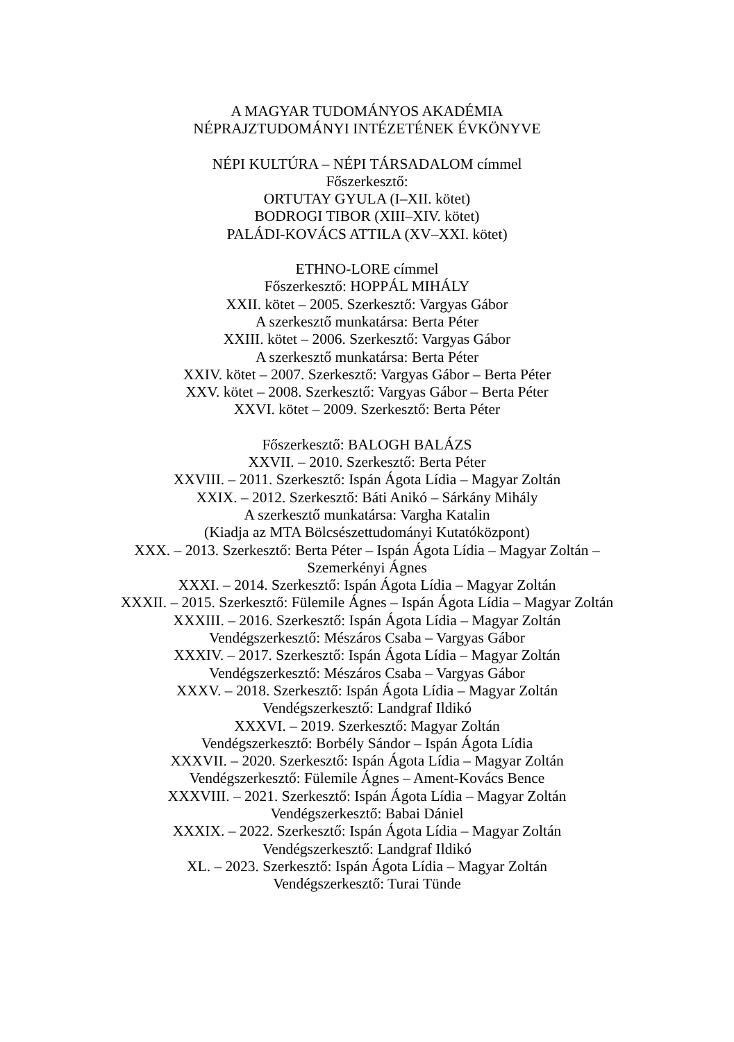A MAGYAR TUDOMÁNYOS AKADÉMIA
NÉPRAJZTUDOMÁNYI INTÉZETÉNEK ÉVKÖNYVE
NÉPI KULTÚRA – NÉPI TÁRSADALOM címmel
Főszerkesztő:
ORTUTAY GYULA (I–XII. kötet)
BODROGI TIBOR (XIII–XIV. kötet)
PALÁDI-KOVÁCS ATTILA (XV–XXI. kötet)
ETHNO-LORE címmel
Főszerkesztő: HOPPÁL MIHÁLY
XXII. kötet – 2005. Szerkesztő: Vargyas Gábor
A szerkesztő munkatársa: Berta Péter
XXIII. kötet – 2006. Szerkesztő: Vargyas Gábor
A szerkesztő munkatársa: Berta Péter
XXIV. kötet – 2007. Szerkesztő: Vargyas Gábor – Berta Péter
XXV. kötet – 2008. Szerkesztő: Vargyas Gábor – Berta Péter
XXVI. kötet – 2009. Szerkesztő: Berta Péter
Főszerkesztő: BALOGH BALÁZS
XXVII. – 2010. Szerkesztő: Berta Péter
XXVIII. – 2011. Szerkesztő: Ispán Ágota Lídia – Magyar Zoltán
XXIX. – 2012. Szerkesztő: Báti Anikó – Sárkány Mihály
A szerkesztő munkatársa: Vargha Katalin
(Kiadja az MTA Bölcsészettudományi Kutatóközpont)
XXX. – 2013. Szerkesztő: Berta Péter – Ispán Ágota Lídia – Magyar Zoltán –
Szemerkényi Ágnes
XXXI. – 2014. Szerkesztő: Ispán Ágota Lídia – Magyar Zoltán
XXXII. – 2015. Szerkesztő: Fülemile Ágnes – Ispán Ágota Lídia – Magyar Zoltán
XXXIII. – 2016. Szerkesztő: Ispán Ágota Lídia – Magyar Zoltán
Vendégszerkesztő: Mészáros Csaba – Vargyas Gábor
XXXIV. – 2017. Szerkesztő: Ispán Ágota Lídia – Magyar Zoltán
Vendégszerkesztő: Mészáros Csaba – Vargyas Gábor
XXXV. – 2018. Szerkesztő: Ispán Ágota Lídia – Magyar Zoltán
Vendégszerkesztő: Landgraf Ildikó
XXXVI. – 2019. Szerkesztő: Magyar Zoltán
Vendégszerkesztő: Borbély Sándor – Ispán Ágota Lídia
XXXVII. – 2020. Szerkesztő: Ispán Ágota Lídia – Magyar Zoltán
Vendégszerkesztő: Fülemile Ágnes – Ament-Kovács Bence
XXXVIII. – 2021. Szerkesztő: Ispán Ágota Lídia – Magyar Zoltán
Vendégszerkesztő: Babai Dániel
XXXIX. – 2022. Szerkesztő: Ispán Ágota Lídia – Magyar Zoltán
Vendégszerkesztő: Landgraf Ildikó
XL. – 2023. Szerkesztő: Ispán Ágota Lídia – Magyar Zoltán
Vendégszerkesztő: Turai Tünde